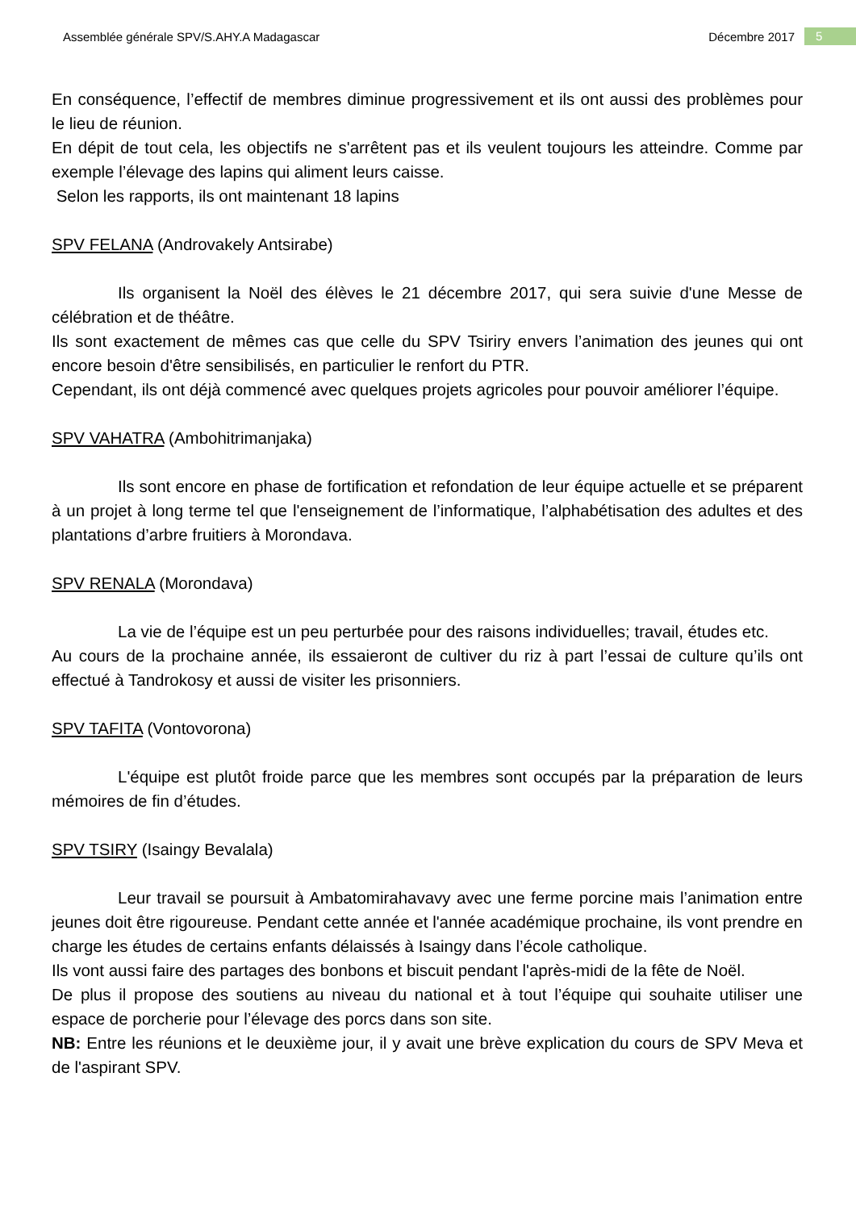Assemblée générale SPV/S.AHY.A Madagascar Décembre 2017 5
En conséquence, l’effectif de membres diminue progressivement et ils ont aussi des problèmes pour le lieu de réunion.
En dépit de tout cela, les objectifs ne s'arrêtent pas et ils veulent toujours les atteindre. Comme par exemple l’élevage des lapins qui aliment leurs caisse.
Selon les rapports, ils ont maintenant 18 lapins
SPV FELANA (Androvakely Antsirabe)
Ils organisent la Noël des élèves le 21 décembre 2017, qui sera suivie d'une Messe de célébration et de théâtre.
Ils sont exactement de mêmes cas que celle du SPV Tsiriry envers l’animation des jeunes qui ont encore besoin d'être sensibilisés, en particulier le renfort du PTR.
Cependant, ils ont déjà commencé avec quelques projets agricoles pour pouvoir améliorer l’équipe.
SPV VAHATRA (Ambohitrimanjaka)
Ils sont encore en phase de fortification et refondation de leur équipe actuelle et se préparent à un projet à long terme tel que l'enseignement de l’informatique, l’alphabétisation des adultes et des plantations d’arbre fruitiers à Morondava.
SPV RENALA (Morondava)
La vie de l’équipe est un peu perturbée pour des raisons individuelles; travail, études etc.
Au cours de la prochaine année, ils essaieront de cultiver du riz à part l’essai de culture qu’ils ont effectué à Tandrokosy et aussi de visiter les prisonniers.
SPV TAFITA (Vontovorona)
L'équipe est plutôt froide parce que les membres sont occupés par la préparation de leurs mémoires de fin d’études.
SPV TSIRY (Isaingy Bevalala)
Leur travail se poursuit à Ambatomirahavavy avec une ferme porcine mais l’animation entre jeunes doit être rigoureuse. Pendant cette année et l'année académique prochaine, ils vont prendre en charge les études de certains enfants délaissés à Isaingy dans l’école catholique.
Ils vont aussi faire des partages des bonbons et biscuit pendant l'après-midi de la fête de Noël.
De plus il propose des soutiens au niveau du national et à tout l’équipe qui souhaite utiliser une espace de porcherie pour l’élevage des porcs dans son site.
NB: Entre les réunions et le deuxième jour, il y avait une brève explication du cours de SPV Meva et de l'aspirant SPV.